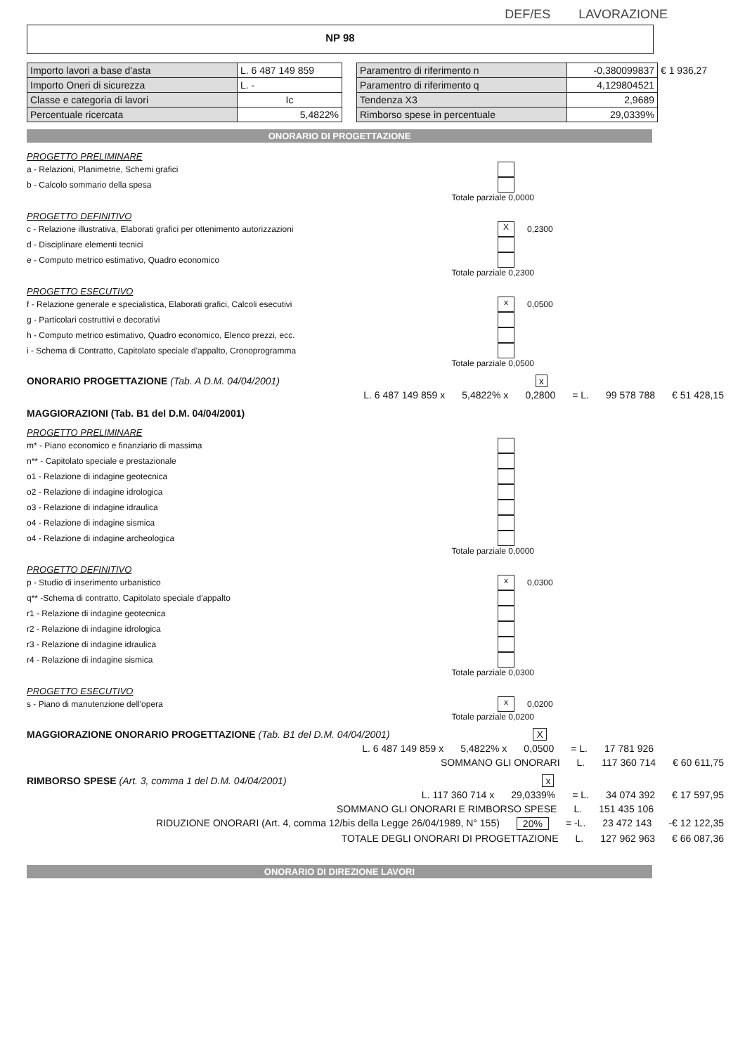DEF/ES LAVORAZIONE
NP 98
| Importo lavori a base d'asta | L. 6 487 149 859 |
| Importo Oneri di sicurezza | L. - |
| Classe e categoria di lavori | Ic |
| Percentuale ricercata | 5,4822% |
| Paramentro di riferimento n | -0,380099837 | € 1 936,27 |
| Paramentro di riferimento q | 4,129804521 | |
| Tendenza X3 | 2,9689 | |
| Rimborso spese in percentuale | 29,0339% | |
ONORARIO DI PROGETTAZIONE
PROGETTO PRELIMINARE
a - Relazioni, Planimetrie, Schemi grafici
b - Calcolo sommario della spesa
Totale parziale 0,0000
PROGETTO DEFINITIVO
c - Relazione illustrativa, Elaborati grafici per ottenimento autorizzazioni X 0,2300
d - Disciplinare elementi tecnici
e - Computo metrico estimativo, Quadro economico
Totale parziale 0,2300
PROGETTO ESECUTIVO
f - Relazione generale e specialistica, Elaborati grafici, Calcoli esecutivi x 0,0500
g - Particolari costruttivi e decorativi
h - Computo metrico estimativo, Quadro economico, Elenco prezzi, ecc.
i - Schema di Contratto, Capitolato speciale d'appalto, Cronoprogramma
Totale parziale 0,0500
ONORARIO PROGETTAZIONE (Tab. A D.M. 04/04/2001) x
L. 6 487 149 859 x 5,4822% x 0,2800 = L. 99 578 788 € 51 428,15
MAGGIORAZIONI (Tab. B1 del D.M. 04/04/2001)
PROGETTO PRELIMINARE
m* - Piano economico e finanziario di massima
n** - Capitolato speciale e prestazionale
o1 - Relazione di indagine geotecnica
o2 - Relazione di indagine idrologica
o3 - Relazione di indagine idraulica
o4 - Relazione di indagine sismica
o4 - Relazione di indagine archeologica
Totale parziale 0,0000
PROGETTO DEFINITIVO
p - Studio di inserimento urbanistico x 0,0300
q** -Schema di contratto, Capitolato speciale d'appalto
r1 - Relazione di indagine geotecnica
r2 - Relazione di indagine idrologica
r3 - Relazione di indagine idraulica
r4 - Relazione di indagine sismica
Totale parziale 0,0300
PROGETTO ESECUTIVO
s - Piano di manutenzione dell'opera x 0,0200
Totale parziale 0,0200
MAGGIORAZIONE ONORARIO PROGETTAZIONE (Tab. B1 del D.M. 04/04/2001) X
L. 6 487 149 859 x 5,4822% x 0,0500 = L. 17 781 926
SOMMANO GLI ONORARI L. 117 360 714 € 60 611,75
RIMBORSO SPESE (Art. 3, comma 1 del D.M. 04/04/2001) x
L. 117 360 714 x 29,0339% = L. 34 074 392 € 17 597,95
SOMMANO GLI ONORARI E RIMBORSO SPESE L. 151 435 106
RIDUZIONE ONORARI (Art. 4, comma 12/bis della Legge 26/04/1989, N° 155) 20% = -L. 23 472 143 -€ 12 122,35
TOTALE DEGLI ONORARI DI PROGETTAZIONE L. 127 962 963 € 66 087,36
ONORARIO DI DIREZIONE LAVORI